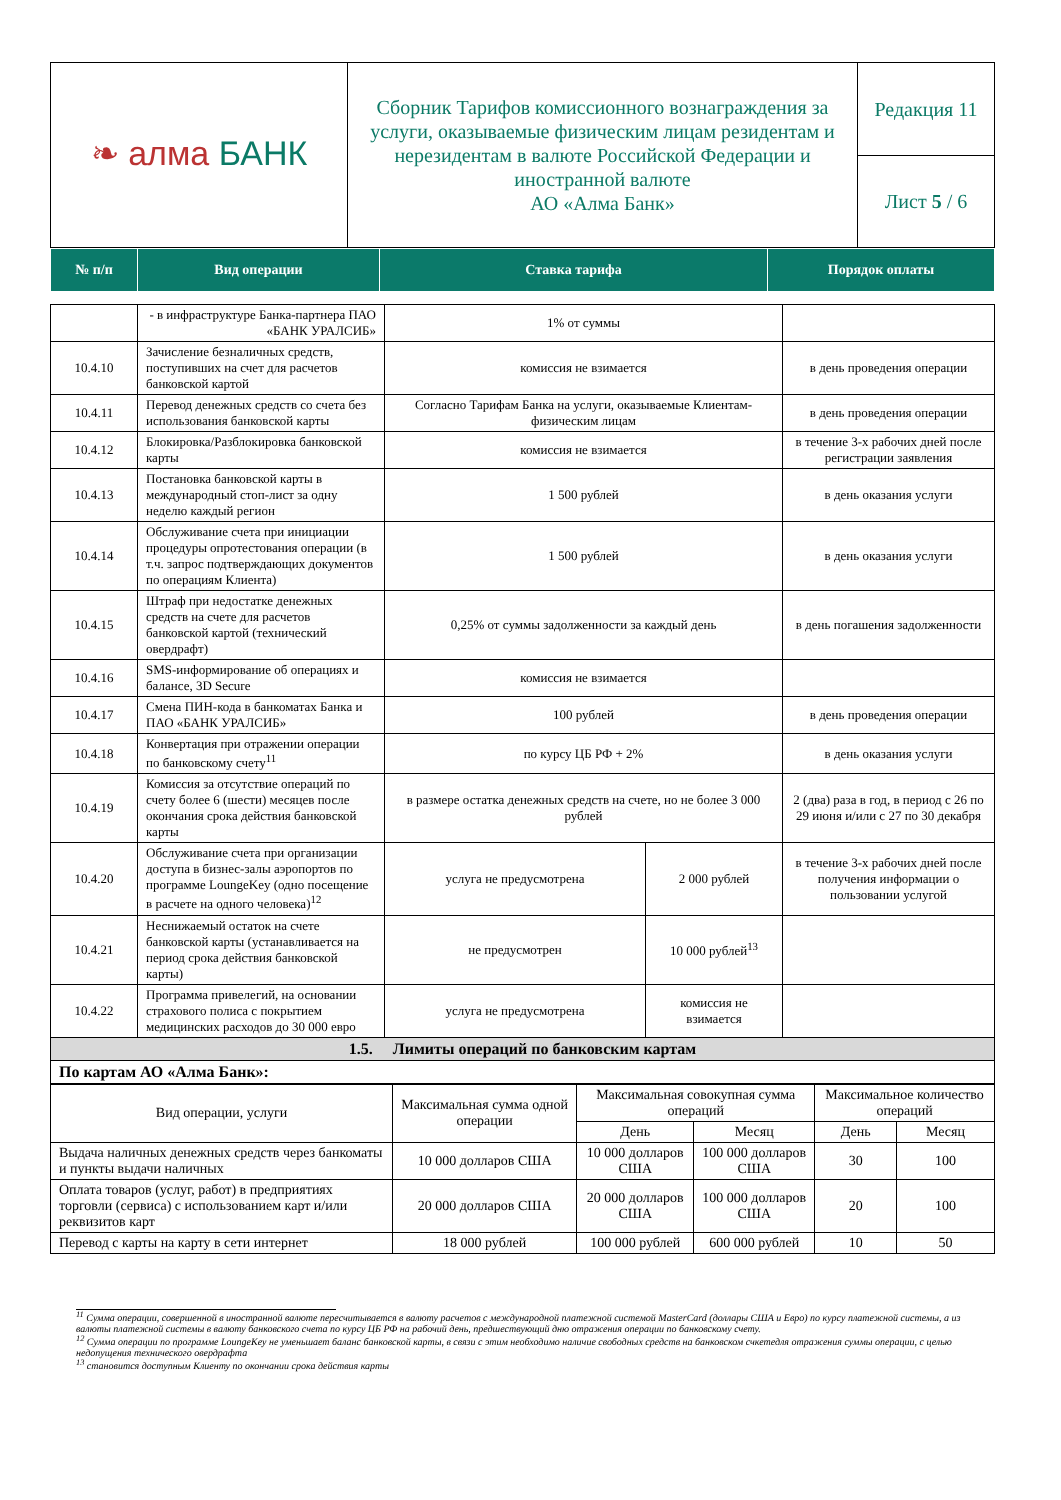| ❧ алма БАНК | Сборник Тарифов комиссионного вознаграждения за услуги, оказываемые физическим лицам резидентам и нерезидентам в валюте Российской Федерации и иностранной валюте АО «Алма Банк» | Редакция 11 |
| | | Лист 5 / 6 |
| № п/п | Вид операции | Ставка тарифа | Порядок оплаты |
| --- | --- | --- | --- |
| | - в инфраструктуре Банка-партнера ПАО «БАНК УРАЛСИБ» | 1% от суммы | | |
| 10.4.10 | Зачисление безналичных средств, поступивших на счет для расчетов банковской картой | комиссия не взимается | | в день проведения операции |
| 10.4.11 | Перевод денежных средств со счета без использования банковской карты | Согласно Тарифам Банка на услуги, оказываемые Клиентам-физическим лицам | | в день проведения операции |
| 10.4.12 | Блокировка/Разблокировка банковской карты | комиссия не взимается | | в течение 3-х рабочих дней после регистрации заявления |
| 10.4.13 | Постановка банковской карты в международный стоп-лист за одну неделю каждый регион | 1 500 рублей | | в день оказания услуги |
| 10.4.14 | Обслуживание счета при инициации процедуры опротестования операции (в т.ч. запрос подтверждающих документов по операциям Клиента) | 1 500 рублей | | в день оказания услуги |
| 10.4.15 | Штраф при недостатке денежных средств на счете для расчетов банковской картой (технический овердрафт) | 0,25% от суммы задолженности за каждый день | | в день погашения задолженности |
| 10.4.16 | SMS-информирование об операциях и балансе, 3D Secure | комиссия не взимается | | |
| 10.4.17 | Смена ПИН-кода в банкоматах Банка и ПАО «БАНК УРАЛСИБ» | 100 рублей | | в день проведения операции |
| 10.4.18 | Конвертация при отражении операции по банковскому счету<sup>11</sup> | по курсу ЦБ РФ + 2% | | в день оказания услуги |
| 10.4.19 | Комиссия за отсутствие операций по счету более 6 (шести) месяцев после окончания срока действия банковской карты | в размере остатка денежных средств на счете, но не более 3 000 рублей | | 2 (два) раза в год, в период с 26 по 29 июня и/или с 27 по 30 декабря |
| 10.4.20 | Обслуживание счета при организации доступа в бизнес-залы аэропортов по программе LoungeKey (одно посещение в расчете на одного человека)<sup>12</sup> | услуга не предусмотрена | 2 000 рублей | в течение 3-х рабочих дней после получения информации о пользовании услугой |
| 10.4.21 | Неснижаемый остаток на счете банковской карты (устанавливается на период срока действия банковской карты) | не предусмотрен | 10 000 рублей<sup>13</sup> | |
| 10.4.22 | Программа привелегий, на основании страхового полиса с покрытием медицинских расходов до 30 000 евро | услуга не предусмотрена | комиссия не взимается | |
| 1.5. Лимиты операций по банковским картам | | | | |
| По картам АО «Алма Банк»: | | | | |
| Вид операции, услуги | Максимальная сумма одной операции | Максимальная совокупная сумма операций | | Максимальное количество операций | |
| | | День | Месяц | День | Месяц |
| Выдача наличных денежных средств через банкоматы и пункты выдачи наличных | 10 000 долларов США | 10 000 долларов США | 100 000 долларов США | 30 | 100 |
| Оплата товаров (услуг, работ) в предприятиях торговли (сервиса) с использованием карт и/или реквизитов карт | 20 000 долларов США | 20 000 долларов США | 100 000 долларов США | 20 | 100 |
| Перевод с карты на карту в сети интернет | 18 000 рублей | 100 000 рублей | 600 000 рублей | 10 | 50 |
<sup>11</sup> Сумма операции, совершенной в иностранной валюте пересчитывается в валюту расчетов с международной платежной системой MasterCard (доллары США и Евро) по курсу платежной системы, а из валюты платежной системы в валюту банковского счета по курсу ЦБ РФ на рабочий день, предшествующий дню отражения операции по банковскому счету.
<sup>12</sup> Сумма операции по программе LoungeKey не уменьшает баланс банковской карты, в связи с этим необходимо наличие свободных средств на банковском счкетедля отражения суммы операции, с целью недопущения технического овердрафта
<sup>13</sup> становится доступным Клиенту по окончании срока действия карты